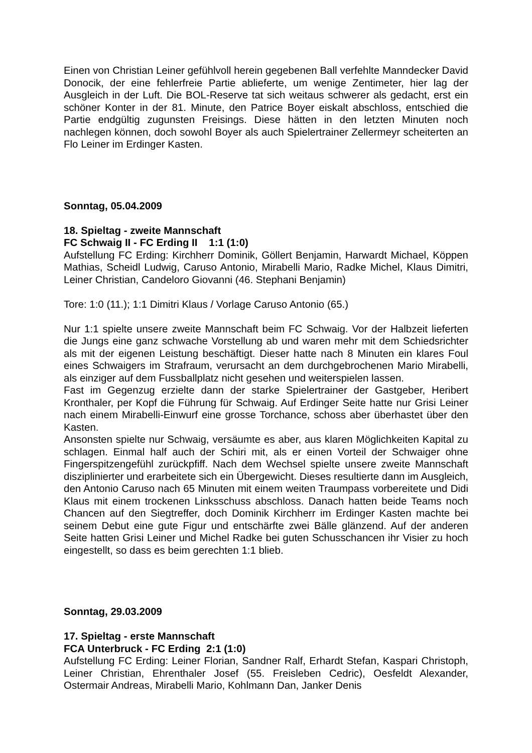Einen von Christian Leiner gefühlvoll herein gegebenen Ball verfehlte Manndecker David Donocik, der eine fehlerfreie Partie ablieferte, um wenige Zentimeter, hier lag der Ausgleich in der Luft. Die BOL-Reserve tat sich weitaus schwerer als gedacht, erst ein schöner Konter in der 81. Minute, den Patrice Boyer eiskalt abschloss, entschied die Partie endgültig zugunsten Freisings. Diese hätten in den letzten Minuten noch nachlegen können, doch sowohl Boyer als auch Spielertrainer Zellermeyr scheiterten an Flo Leiner im Erdinger Kasten.
Sonntag, 05.04.2009
18. Spieltag - zweite Mannschaft
FC Schwaig II - FC Erding II 1:1 (1:0)
Aufstellung FC Erding: Kirchherr Dominik, Göllert Benjamin, Harwardt Michael, Köppen Mathias, Scheidl Ludwig, Caruso Antonio, Mirabelli Mario, Radke Michel, Klaus Dimitri, Leiner Christian, Candeloro Giovanni (46. Stephani Benjamin)
Tore: 1:0 (11.); 1:1 Dimitri Klaus / Vorlage Caruso Antonio (65.)
Nur 1:1 spielte unsere zweite Mannschaft beim FC Schwaig. Vor der Halbzeit lieferten die Jungs eine ganz schwache Vorstellung ab und waren mehr mit dem Schiedsrichter als mit der eigenen Leistung beschäftigt. Dieser hatte nach 8 Minuten ein klares Foul eines Schwaigers im Strafraum, verursacht an dem durchgebrochenen Mario Mirabelli, als einziger auf dem Fussballplatz nicht gesehen und weiterspielen lassen.
Fast im Gegenzug erzielte dann der starke Spielertrainer der Gastgeber, Heribert Kronthaler, per Kopf die Führung für Schwaig. Auf Erdinger Seite hatte nur Grisi Leiner nach einem Mirabelli-Einwurf eine grosse Torchance, schoss aber überhastet über den Kasten.
Ansonsten spielte nur Schwaig, versäumte es aber, aus klaren Möglichkeiten Kapital zu schlagen. Einmal half auch der Schiri mit, als er einen Vorteil der Schwaiger ohne Fingerspitzengefühl zurückpfiff. Nach dem Wechsel spielte unsere zweite Mannschaft disziplinierter und erarbeitete sich ein Übergewicht. Dieses resultierte dann im Ausgleich, den Antonio Caruso nach 65 Minuten mit einem weiten Traumpass vorbereitete und Didi Klaus mit einem trockenen Linksschuss abschloss. Danach hatten beide Teams noch Chancen auf den Siegtreffer, doch Dominik Kirchherr im Erdinger Kasten machte bei seinem Debut eine gute Figur und entschärfte zwei Bälle glänzend. Auf der anderen Seite hatten Grisi Leiner und Michel Radke bei guten Schusschancen ihr Visier zu hoch eingestellt, so dass es beim gerechten 1:1 blieb.
Sonntag, 29.03.2009
17. Spieltag - erste Mannschaft
FCA Unterbruck - FC Erding 2:1 (1:0)
Aufstellung FC Erding: Leiner Florian, Sandner Ralf, Erhardt Stefan, Kaspari Christoph, Leiner Christian, Ehrenthaler Josef (55. Freisleben Cedric), Oesfeldt Alexander, Ostermair Andreas, Mirabelli Mario, Kohlmann Dan, Janker Denis